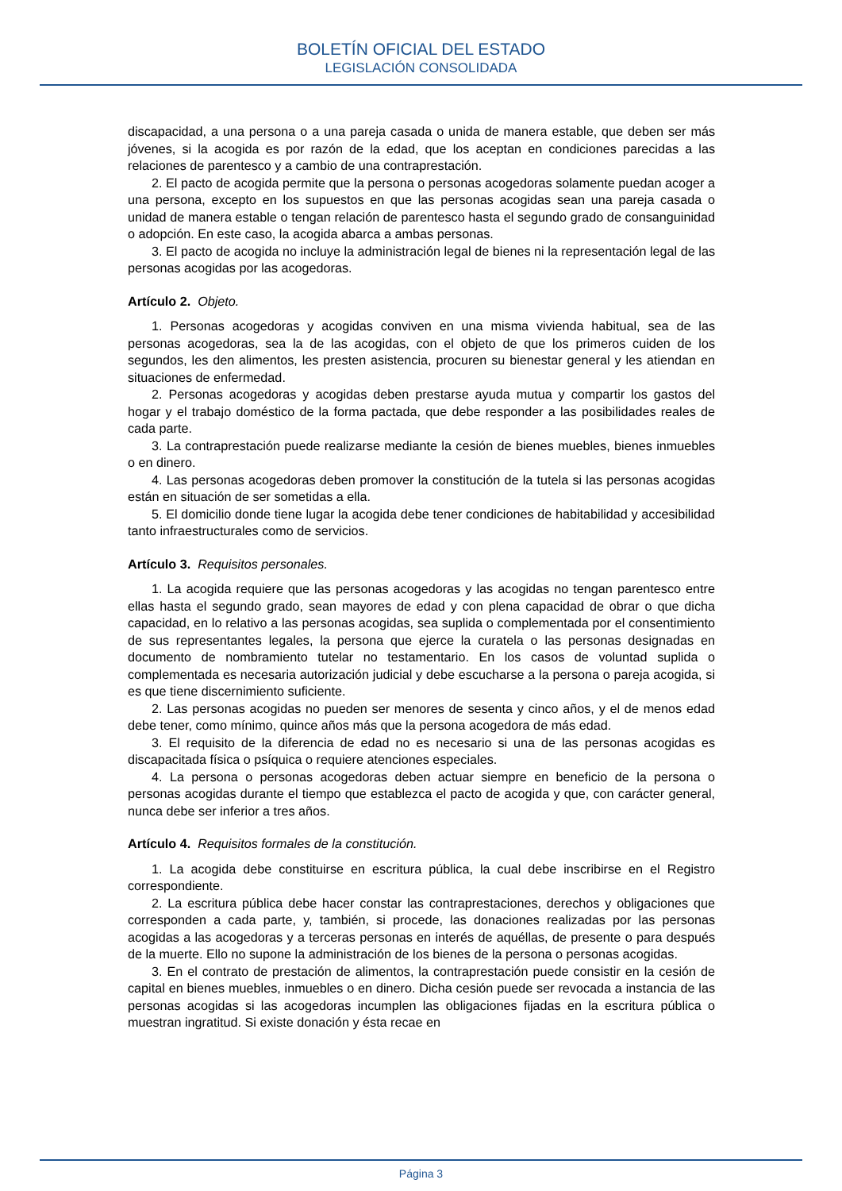BOLETÍN OFICIAL DEL ESTADO
LEGISLACIÓN CONSOLIDADA
discapacidad, a una persona o a una pareja casada o unida de manera estable, que deben ser más jóvenes, si la acogida es por razón de la edad, que los aceptan en condiciones parecidas a las relaciones de parentesco y a cambio de una contraprestación.
2. El pacto de acogida permite que la persona o personas acogedoras solamente puedan acoger a una persona, excepto en los supuestos en que las personas acogidas sean una pareja casada o unidad de manera estable o tengan relación de parentesco hasta el segundo grado de consanguinidad o adopción. En este caso, la acogida abarca a ambas personas.
3. El pacto de acogida no incluye la administración legal de bienes ni la representación legal de las personas acogidas por las acogedoras.
Artículo 2. Objeto.
1. Personas acogedoras y acogidas conviven en una misma vivienda habitual, sea de las personas acogedoras, sea la de las acogidas, con el objeto de que los primeros cuiden de los segundos, les den alimentos, les presten asistencia, procuren su bienestar general y les atiendan en situaciones de enfermedad.
2. Personas acogedoras y acogidas deben prestarse ayuda mutua y compartir los gastos del hogar y el trabajo doméstico de la forma pactada, que debe responder a las posibilidades reales de cada parte.
3. La contraprestación puede realizarse mediante la cesión de bienes muebles, bienes inmuebles o en dinero.
4. Las personas acogedoras deben promover la constitución de la tutela si las personas acogidas están en situación de ser sometidas a ella.
5. El domicilio donde tiene lugar la acogida debe tener condiciones de habitabilidad y accesibilidad tanto infraestructurales como de servicios.
Artículo 3. Requisitos personales.
1. La acogida requiere que las personas acogedoras y las acogidas no tengan parentesco entre ellas hasta el segundo grado, sean mayores de edad y con plena capacidad de obrar o que dicha capacidad, en lo relativo a las personas acogidas, sea suplida o complementada por el consentimiento de sus representantes legales, la persona que ejerce la curatela o las personas designadas en documento de nombramiento tutelar no testamentario. En los casos de voluntad suplida o complementada es necesaria autorización judicial y debe escucharse a la persona o pareja acogida, si es que tiene discernimiento suficiente.
2. Las personas acogidas no pueden ser menores de sesenta y cinco años, y el de menos edad debe tener, como mínimo, quince años más que la persona acogedora de más edad.
3. El requisito de la diferencia de edad no es necesario si una de las personas acogidas es discapacitada física o psíquica o requiere atenciones especiales.
4. La persona o personas acogedoras deben actuar siempre en beneficio de la persona o personas acogidas durante el tiempo que establezca el pacto de acogida y que, con carácter general, nunca debe ser inferior a tres años.
Artículo 4. Requisitos formales de la constitución.
1. La acogida debe constituirse en escritura pública, la cual debe inscribirse en el Registro correspondiente.
2. La escritura pública debe hacer constar las contraprestaciones, derechos y obligaciones que corresponden a cada parte, y, también, si procede, las donaciones realizadas por las personas acogidas a las acogedoras y a terceras personas en interés de aquéllas, de presente o para después de la muerte. Ello no supone la administración de los bienes de la persona o personas acogidas.
3. En el contrato de prestación de alimentos, la contraprestación puede consistir en la cesión de capital en bienes muebles, inmuebles o en dinero. Dicha cesión puede ser revocada a instancia de las personas acogidas si las acogedoras incumplen las obligaciones fijadas en la escritura pública o muestran ingratitud. Si existe donación y ésta recae en
Página 3